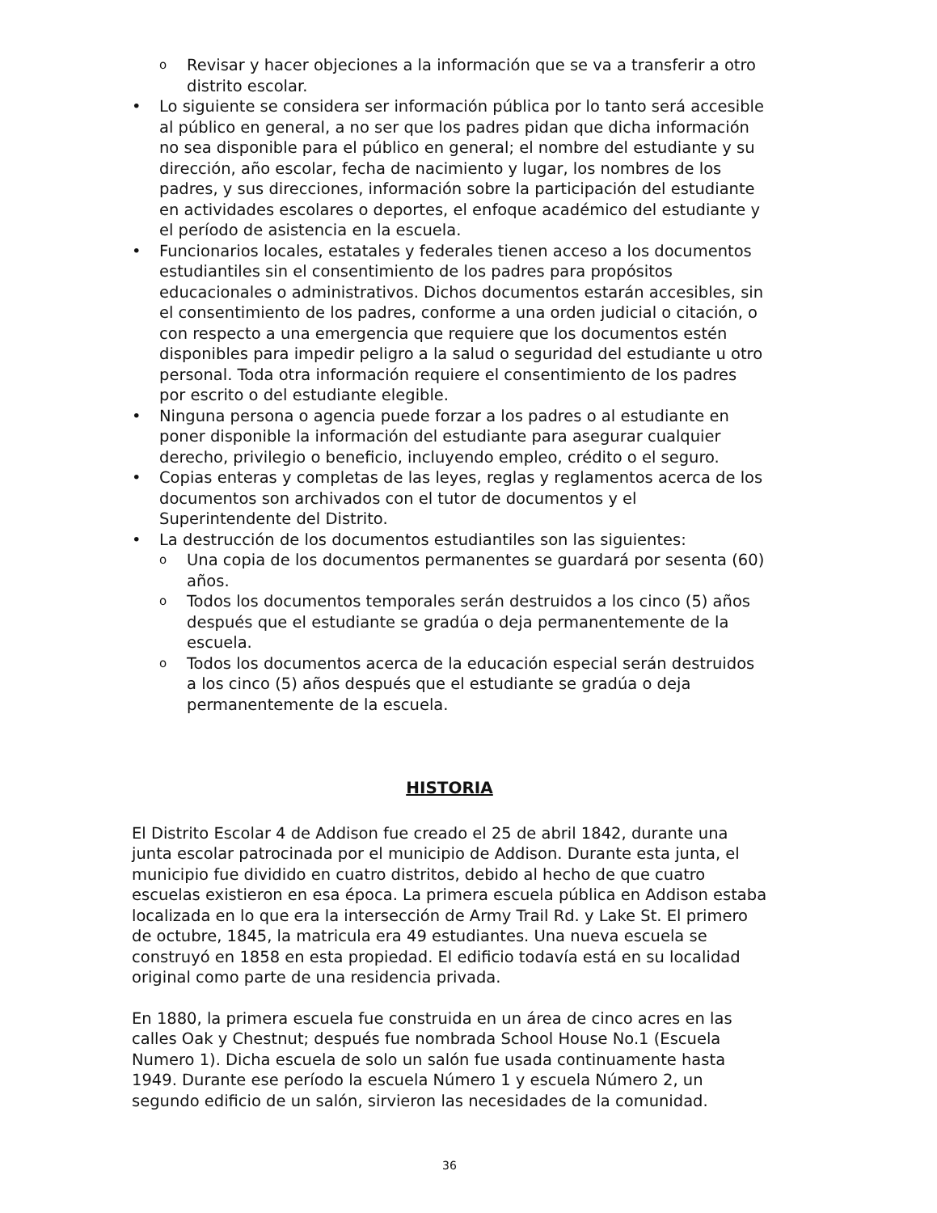o Revisar y hacer objeciones a la información que se va a transferir a otro distrito escolar.
• Lo siguiente se considera ser información pública por lo tanto será accesible al público en general, a no ser que los padres pidan que dicha información no sea disponible para el público en general; el nombre del estudiante y su dirección, año escolar, fecha de nacimiento y lugar, los nombres de los padres, y sus direcciones, información sobre la participación del estudiante en actividades escolares o deportes, el enfoque académico del estudiante y el período de asistencia en la escuela.
• Funcionarios locales, estatales y federales tienen acceso a los documentos estudiantiles sin el consentimiento de los padres para propósitos educacionales o administrativos. Dichos documentos estarán accesibles, sin el consentimiento de los padres, conforme a una orden judicial o citación, o con respecto a una emergencia que requiere que los documentos estén disponibles para impedir peligro a la salud o seguridad del estudiante u otro personal. Toda otra información requiere el consentimiento de los padres por escrito o del estudiante elegible.
• Ninguna persona o agencia puede forzar a los padres o al estudiante en poner disponible la información del estudiante para asegurar cualquier derecho, privilegio o beneficio, incluyendo empleo, crédito o el seguro.
• Copias enteras y completas de las leyes, reglas y reglamentos acerca de los documentos son archivados con el tutor de documentos y el Superintendente del Distrito.
• La destrucción de los documentos estudiantiles son las siguientes:
o Una copia de los documentos permanentes se guardará por sesenta (60) años.
o Todos los documentos temporales serán destruidos a los cinco (5) años después que el estudiante se gradúa o deja permanentemente de la escuela.
o Todos los documentos acerca de la educación especial serán destruidos a los cinco (5) años después que el estudiante se gradúa o deja permanentemente de la escuela.
HISTORIA
El Distrito Escolar 4 de Addison fue creado el 25 de abril 1842, durante una junta escolar patrocinada por el municipio de Addison. Durante esta junta, el municipio fue dividido en cuatro distritos, debido al hecho de que cuatro escuelas existieron en esa época. La primera escuela pública en Addison estaba localizada en lo que era la intersección de Army Trail Rd. y Lake St. El primero de octubre, 1845, la matricula era 49 estudiantes. Una nueva escuela se construyó en 1858 en esta propiedad. El edificio todavía está en su localidad original como parte de una residencia privada.
En 1880, la primera escuela fue construida en un área de cinco acres en las calles Oak y Chestnut; después fue nombrada School House No.1 (Escuela Numero 1). Dicha escuela de solo un salón fue usada continuamente hasta 1949. Durante ese período la escuela Número 1 y escuela Número 2, un segundo edificio de un salón, sirvieron las necesidades de la comunidad.
36